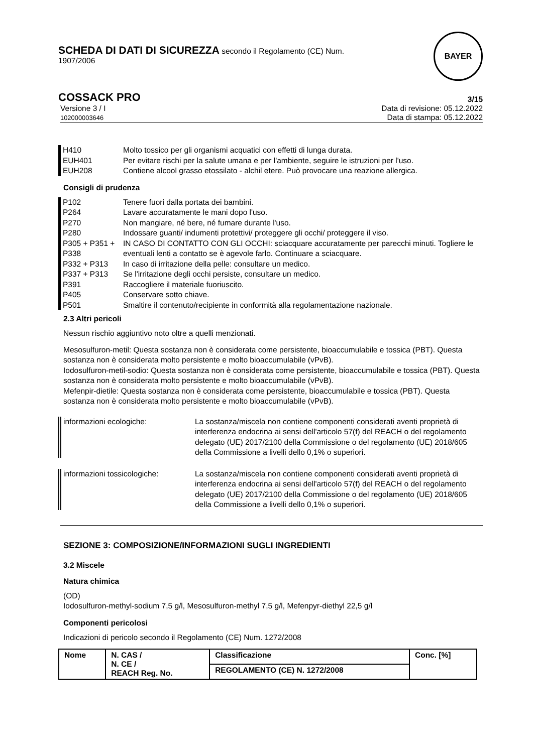SCHEDA DI DATI DI SICUREZZA secondo il Regolamento (CE) Num.
1907/2006
BAYER
COSSACK PRO 3/15
Versione 3 / I
102000003646 Data di revisione: 05.12.2022
Data di stampa: 05.12.2022
H410 Molto tossico per gli organismi acquatici con effetti di lunga durata.
EUH401 Per evitare rischi per la salute umana e per l'ambiente, seguire le istruzioni per l'uso.
EUH208 Contiene alcool grasso etossilato - alchil etere. Può provocare una reazione allergica.
Consigli di prudenza
P102 Tenere fuori dalla portata dei bambini.
P264 Lavare accuratamente le mani dopo l'uso.
P270 Non mangiare, né bere, né fumare durante l'uso.
P280 Indossare guanti/ indumenti protettivi/ proteggere gli occhi/ proteggere il viso.
P305 + P351 + P338 IN CASO DI CONTATTO CON GLI OCCHI: sciacquare accuratamente per parecchi minuti. Togliere le eventuali lenti a contatto se è agevole farlo. Continuare a sciacquare.
P332 + P313 In caso di irritazione della pelle: consultare un medico.
P337 + P313 Se l'irritazione degli occhi persiste, consultare un medico.
P391 Raccogliere il materiale fuoriuscito.
P405 Conservare sotto chiave.
P501 Smaltire il contenuto/recipiente in conformità alla regolamentazione nazionale.
2.3 Altri pericoli
Nessun rischio aggiuntivo noto oltre a quelli menzionati.
Mesosulfuron-metil: Questa sostanza non è considerata come persistente, bioaccumulabile e tossica (PBT). Questa sostanza non è considerata molto persistente e molto bioaccumulabile (vPvB).
Iodosulfuron-metil-sodio: Questa sostanza non è considerata come persistente, bioaccumulabile e tossica (PBT). Questa sostanza non è considerata molto persistente e molto bioaccumulabile (vPvB).
Mefenpir-dietile: Questa sostanza non è considerata come persistente, bioaccumulabile e tossica (PBT). Questa sostanza non è considerata molto persistente e molto bioaccumulabile (vPvB).
informazioni ecologiche: La sostanza/miscela non contiene componenti considerati aventi proprietà di interferenza endocrina ai sensi dell'articolo 57(f) del REACH o del regolamento delegato (UE) 2017/2100 della Commissione o del regolamento (UE) 2018/605 della Commissione a livelli dello 0,1% o superiori.
informazioni tossicologiche: La sostanza/miscela non contiene componenti considerati aventi proprietà di interferenza endocrina ai sensi dell'articolo 57(f) del REACH o del regolamento delegato (UE) 2017/2100 della Commissione o del regolamento (UE) 2018/605 della Commissione a livelli dello 0,1% o superiori.
SEZIONE 3: COMPOSIZIONE/INFORMAZIONI SUGLI INGREDIENTI
3.2 Miscele
Natura chimica
(OD)
Iodosulfuron-methyl-sodium 7,5 g/l, Mesosulfuron-methyl 7,5 g/l, Mefenpyr-diethyl 22,5 g/l
Componenti pericolosi
Indicazioni di pericolo secondo il Regolamento (CE) Num. 1272/2008
| Nome | N. CAS / N. CE / REACH Reg. No. | Classificazione | Conc. [%] |
| --- | --- | --- | --- |
| | | REGOLAMENTO (CE) N. 1272/2008 | |